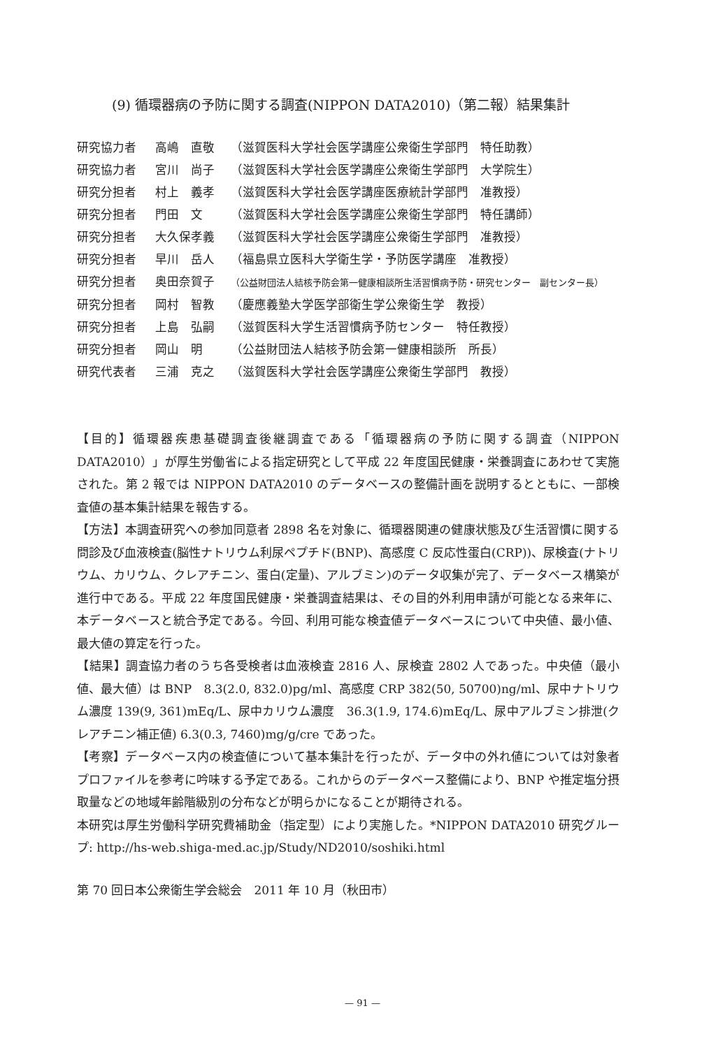(9) 循環器病の予防に関する調査(NIPPON DATA2010)（第二報）結果集計
研究協力者 高嶋　直敬 （滋賀医科大学社会医学講座公衆衛生学部門　特任助教）
研究協力者 宮川　尚子 （滋賀医科大学社会医学講座公衆衛生学部門　大学院生）
研究分担者 村上　義孝 （滋賀医科大学社会医学講座医療統計学部門　准教授）
研究分担者 門田　文 （滋賀医科大学社会医学講座公衆衛生学部門　特任講師）
研究分担者 大久保孝義 （滋賀医科大学社会医学講座公衆衛生学部門　准教授）
研究分担者 早川　岳人 （福島県立医科大学衛生学・予防医学講座　准教授）
研究分担者 奥田奈賀子 （公益財団法人結核予防会第一健康相談所生活習慣病予防・研究センター　副センター長）
研究分担者 岡村　智教 （慶應義塾大学医学部衛生学公衆衛生学　教授）
研究分担者 上島　弘嗣 （滋賀医科大学生活習慣病予防センター　特任教授）
研究分担者 岡山　明 （公益財団法人結核予防会第一健康相談所　所長）
研究代表者 三浦　克之 （滋賀医科大学社会医学講座公衆衛生学部門　教授）
【目的】循環器疾患基礎調査後継調査である「循環器病の予防に関する調査（NIPPON DATA2010）」が厚生労働省による指定研究として平成 22 年度国民健康・栄養調査にあわせて実施された。第 2 報では NIPPON DATA2010 のデータベースの整備計画を説明するとともに、一部検査値の基本集計結果を報告する。
【方法】本調査研究への参加同意者 2898 名を対象に、循環器関連の健康状態及び生活習慣に関する問診及び血液検査(脳性ナトリウム利尿ペプチド(BNP)、高感度 C 反応性蛋白(CRP))、尿検査(ナトリウム、カリウム、クレアチニン、蛋白(定量)、アルブミン)のデータ収集が完了、データベース構築が進行中である。平成 22 年度国民健康・栄養調査結果は、その目的外利用申請が可能となる来年に、本データベースと統合予定である。今回、利用可能な検査値データベースについて中央値、最小値、最大値の算定を行った。
【結果】調査協力者のうち各受検者は血液検査 2816 人、尿検査 2802 人であった。中央値（最小値、最大値）は BNP　8.3(2.0, 832.0)pg/ml、高感度 CRP 382(50, 50700)ng/ml、尿中ナトリウム濃度 139(9, 361)mEq/L、尿中カリウム濃度　36.3(1.9, 174.6)mEq/L、尿中アルブミン排泄(クレアチニン補正値) 6.3(0.3, 7460)mg/g/cre であった。
【考察】データベース内の検査値について基本集計を行ったが、データ中の外れ値については対象者プロファイルを参考に吟味する予定である。これからのデータベース整備により、BNP や推定塩分摂取量などの地域年齢階級別の分布などが明らかになることが期待される。
本研究は厚生労働科学研究費補助金（指定型）により実施した。*NIPPON DATA2010 研究グループ: http://hs-web.shiga-med.ac.jp/Study/ND2010/soshiki.html
第 70 回日本公衆衛生学会総会　2011 年 10 月（秋田市）
— 91 —